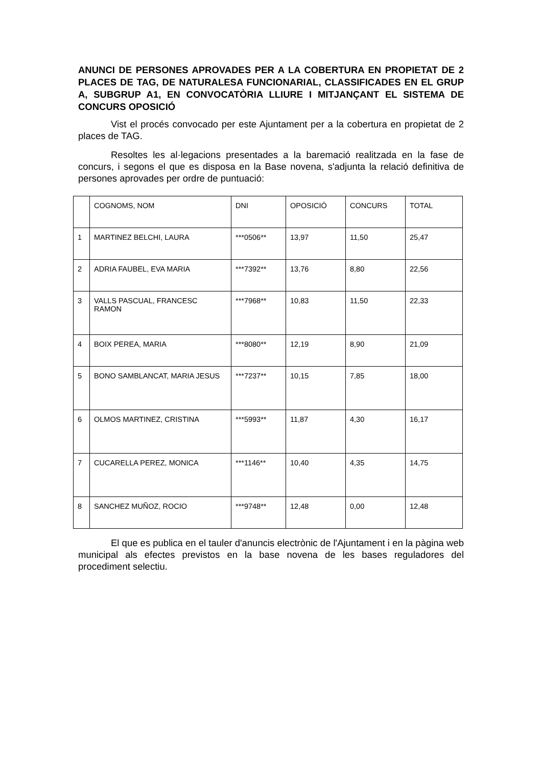ANUNCI DE PERSONES APROVADES PER A LA COBERTURA EN PROPIETAT DE 2 PLACES DE TAG, DE NATURALESA FUNCIONARIAL, CLASSIFICADES EN EL GRUP A, SUBGRUP A1, EN CONVOCATÒRIA LLIURE I MITJANÇANT EL SISTEMA DE CONCURS OPOSICIÓ
Vist el procés convocado per este Ajuntament per a la cobertura en propietat de 2 places de TAG.
Resoltes les al·legacions presentades a la baremació realitzada en la fase de concurs, i segons el que es disposa en la Base novena, s'adjunta la relació definitiva de persones aprovades per ordre de puntuació:
| | COGNOMS, NOM | DNI | OPOSICIÓ | CONCURS | TOTAL |
| 1 | MARTINEZ BELCHI, LAURA | ***0506** | 13,97 | 11,50 | 25,47 |
| 2 | ADRIA FAUBEL, EVA MARIA | ***7392** | 13,76 | 8,80 | 22,56 |
| 3 | VALLS PASCUAL, FRANCESC RAMON | ***7968** | 10,83 | 11,50 | 22,33 |
| 4 | BOIX PEREA, MARIA | ***8080** | 12,19 | 8,90 | 21,09 |
| 5 | BONO SAMBLANCAT, MARIA JESUS | ***7237** | 10,15 | 7,85 | 18,00 |
| 6 | OLMOS MARTINEZ, CRISTINA | ***5993** | 11,87 | 4,30 | 16,17 |
| 7 | CUCARELLA PEREZ, MONICA | ***1146** | 10,40 | 4,35 | 14,75 |
| 8 | SANCHEZ MUÑOZ, ROCIO | ***9748** | 12,48 | 0,00 | 12,48 |
El que es publica en el tauler d'anuncis electrònic de l'Ajuntament i en la pàgina web municipal als efectes previstos en la base novena de les bases reguladores del procediment selectiu.